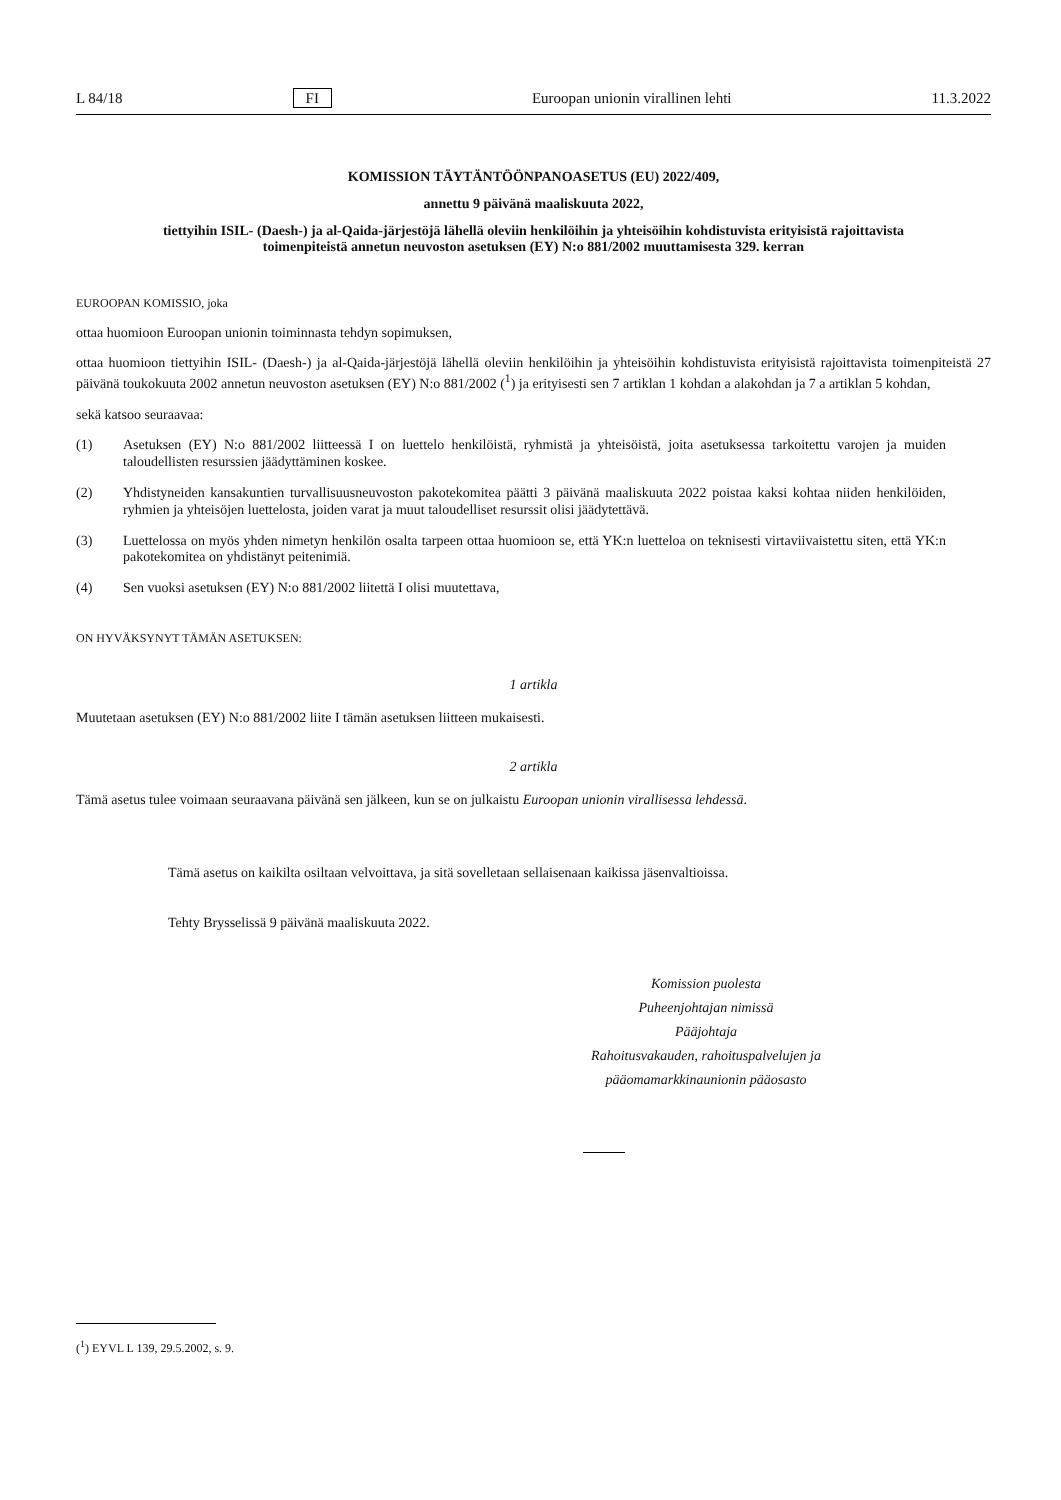L 84/18 FI Euroopan unionin virallinen lehti 11.3.2022
KOMISSION TÄYTÄNTÖÖNPANOASETUS (EU) 2022/409,
annettu 9 päivänä maaliskuuta 2022,
tiettyihin ISIL- (Daesh-) ja al-Qaida-järjestöjä lähellä oleviin henkilöihin ja yhteisöihin kohdistuvista erityisistä rajoittavista toimenpiteistä annetun neuvoston asetuksen (EY) N:o 881/2002 muuttamisesta 329. kerran
EUROOPAN KOMISSIO, joka
ottaa huomioon Euroopan unionin toiminnasta tehdyn sopimuksen,
ottaa huomioon tiettyihin ISIL- (Daesh-) ja al-Qaida-järjestöjä lähellä oleviin henkilöihin ja yhteisöihin kohdistuvista erityisistä rajoittavista toimenpiteistä 27 päivänä toukokuuta 2002 annetun neuvoston asetuksen (EY) N:o 881/2002 (<sup>1</sup>) ja erityisesti sen 7 artiklan 1 kohdan a alakohdan ja 7 a artiklan 5 kohdan,
sekä katsoo seuraavaa:
(1) Asetuksen (EY) N:o 881/2002 liitteessä I on luettelo henkilöistä, ryhmistä ja yhteisöistä, joita asetuksessa tarkoitettu varojen ja muiden taloudellisten resurssien jäädyttäminen koskee.
(2) Yhdistyneiden kansakuntien turvallisuusneuvoston pakotekomitea päätti 3 päivänä maaliskuuta 2022 poistaa kaksi kohtaa niiden henkilöiden, ryhmien ja yhteisöjen luettelosta, joiden varat ja muut taloudelliset resurssit olisi jäädytettävä.
(3) Luettelossa on myös yhden nimetyn henkilön osalta tarpeen ottaa huomioon se, että YK:n luetteloa on teknisesti virtaviivaistettu siten, että YK:n pakotekomitea on yhdistänyt peitenimiä.
(4) Sen vuoksi asetuksen (EY) N:o 881/2002 liitettä I olisi muutettava,
ON HYVÄKSYNYT TÄMÄN ASETUKSEN:
1 artikla
Muutetaan asetuksen (EY) N:o 881/2002 liite I tämän asetuksen liitteen mukaisesti.
2 artikla
Tämä asetus tulee voimaan seuraavana päivänä sen jälkeen, kun se on julkaistu Euroopan unionin virallisessa lehdessä.
Tämä asetus on kaikilta osiltaan velvoittava, ja sitä sovelletaan sellaisenaan kaikissa jäsenvaltioissa.
Tehty Brysselissä 9 päivänä maaliskuuta 2022.
Komission puolesta
Puheenjohtajan nimissä
Pääjohtaja
Rahoitusvakauden, rahoituspalvelujen ja
pääomamarkkinaunionin pääosasto
(<sup>1</sup>) EYVL L 139, 29.5.2002, s. 9.